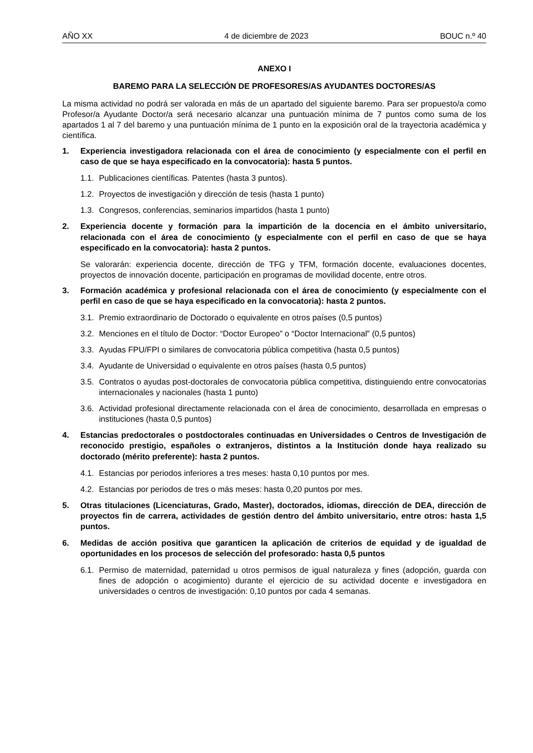AÑO XX 4 de diciembre de 2023 BOUC n.º 40
ANEXO I
BAREMO PARA LA SELECCIÓN DE PROFESORES/AS AYUDANTES DOCTORES/AS
La misma actividad no podrá ser valorada en más de un apartado del siguiente baremo. Para ser propuesto/a como Profesor/a Ayudante Doctor/a será necesario alcanzar una puntuación mínima de 7 puntos como suma de los apartados 1 al 7 del baremo y una puntuación mínima de 1 punto en la exposición oral de la trayectoria académica y científica.
1. Experiencia investigadora relacionada con el área de conocimiento (y especialmente con el perfil en caso de que se haya especificado en la convocatoria): hasta 5 puntos.
1.1. Publicaciones científicas. Patentes (hasta 3 puntos).
1.2. Proyectos de investigación y dirección de tesis (hasta 1 punto)
1.3. Congresos, conferencias, seminarios impartidos (hasta 1 punto)
2. Experiencia docente y formación para la impartición de la docencia en el ámbito universitario, relacionada con el área de conocimiento (y especialmente con el perfil en caso de que se haya especificado en la convocatoria): hasta 2 puntos.
Se valorarán: experiencia docente, dirección de TFG y TFM, formación docente, evaluaciones docentes, proyectos de innovación docente, participación en programas de movilidad docente, entre otros.
3. Formación académica y profesional relacionada con el área de conocimiento (y especialmente con el perfil en caso de que se haya especificado en la convocatoria): hasta 2 puntos.
3.1. Premio extraordinario de Doctorado o equivalente en otros países (0,5 puntos)
3.2. Menciones en el título de Doctor: “Doctor Europeo” o “Doctor Internacional” (0,5 puntos)
3.3. Ayudas FPU/FPI o similares de convocatoria pública competitiva (hasta 0,5 puntos)
3.4. Ayudante de Universidad o equivalente en otros países (hasta 0,5 puntos)
3.5. Contratos o ayudas post-doctorales de convocatoria pública competitiva, distinguiendo entre convocatorias internacionales y nacionales (hasta 1 punto)
3.6. Actividad profesional directamente relacionada con el área de conocimiento, desarrollada en empresas o instituciones (hasta 0,5 puntos)
4. Estancias predoctorales o postdoctorales continuadas en Universidades o Centros de Investigación de reconocido prestigio, españoles o extranjeros, distintos a la Institución donde haya realizado su doctorado (mérito preferente): hasta 2 puntos.
4.1. Estancias por periodos inferiores a tres meses: hasta 0,10 puntos por mes.
4.2. Estancias por periodos de tres o más meses: hasta 0,20 puntos por mes.
5. Otras titulaciones (Licenciaturas, Grado, Master), doctorados, idiomas, dirección de DEA, dirección de proyectos fin de carrera, actividades de gestión dentro del ámbito universitario, entre otros: hasta 1,5 puntos.
6. Medidas de acción positiva que garanticen la aplicación de criterios de equidad y de igualdad de oportunidades en los procesos de selección del profesorado: hasta 0,5 puntos
6.1. Permiso de maternidad, paternidad u otros permisos de igual naturaleza y fines (adopción, guarda con fines de adopción o acogimiento) durante el ejercicio de su actividad docente e investigadora en universidades o centros de investigación: 0,10 puntos por cada 4 semanas.